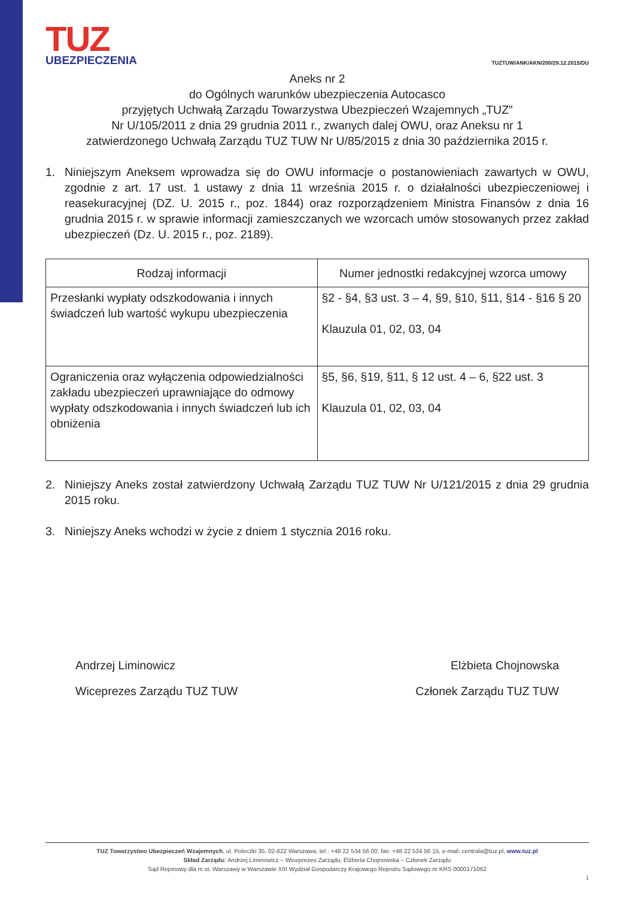TUZ
UBEZPIECZENIA
TUZTUW/ANK/AKN/200/29.12.2015/DU
Aneks nr 2
do Ogólnych warunków ubezpieczenia Autocasco
przyjętych Uchwałą Zarządu Towarzystwa Ubezpieczeń Wzajemnych „TUZ”
Nr U/105/2011 z dnia 29 grudnia 2011 r., zwanych dalej OWU, oraz Aneksu nr 1
zatwierdzonego Uchwałą Zarządu TUZ TUW Nr U/85/2015 z dnia 30 października 2015 r.
1. Niniejszym Aneksem wprowadza się do OWU informacje o postanowieniach zawartych w OWU, zgodnie z art. 17 ust. 1 ustawy z dnia 11 września 2015 r. o działalności ubezpieczeniowej i reasekuracyjnej (DZ. U. 2015 r., poz. 1844) oraz rozporządzeniem Ministra Finansów z dnia 16 grudnia 2015 r. w sprawie informacji zamieszczanych we wzorcach umów stosowanych przez zakład ubezpieczeń (Dz. U. 2015 r., poz. 2189).
| Rodzaj informacji | Numer jednostki redakcyjnej wzorca umowy |
| --- | --- |
| Przesłanki wypłaty odszkodowania i innych świadczeń lub wartość wykupu ubezpieczenia | §2 - §4, §3 ust. 3 – 4, §9, §10, §11, §14 - §16 § 20 Klauzula 01, 02, 03, 04 |
| Ograniczenia oraz wyłączenia odpowiedzialności zakładu ubezpieczeń uprawniające do odmowy wypłaty odszkodowania i innych świadczeń lub ich obniżenia | §5, §6, §19, §11, § 12 ust. 4 – 6, §22 ust. 3 Klauzula 01, 02, 03, 04 |
2. Niniejszy Aneks został zatwierdzony Uchwałą Zarządu TUZ TUW Nr U/121/2015 z dnia 29 grudnia 2015 roku.
3. Niniejszy Aneks wchodzi w życie z dniem 1 stycznia 2016 roku.
Andrzej Liminowicz
Wiceprezes Zarządu TUZ TUW
Elżbieta Chojnowska
Członek Zarządu TUZ TUW
TUZ Towarzystwo Ubezpieczeń Wzajemnych, ul. Poleczki 35, 02-822 Warszawa, tel.: +48 22 534 56 00, fax: +48 22 534 56 15, e-mail: centrala@tuz.pl, www.tuz.pl
Skład Zarządu: Andrzej Liminowicz – Wiceprezes Zarządu, Elżbieta Chojnowska – Członek Zarządu
Sąd Rejonowy dla m.st. Warszawy w Warszawie XIII Wydział Gospodarczy Krajowego Rejestru Sądowego nr KRS 0000171062
1